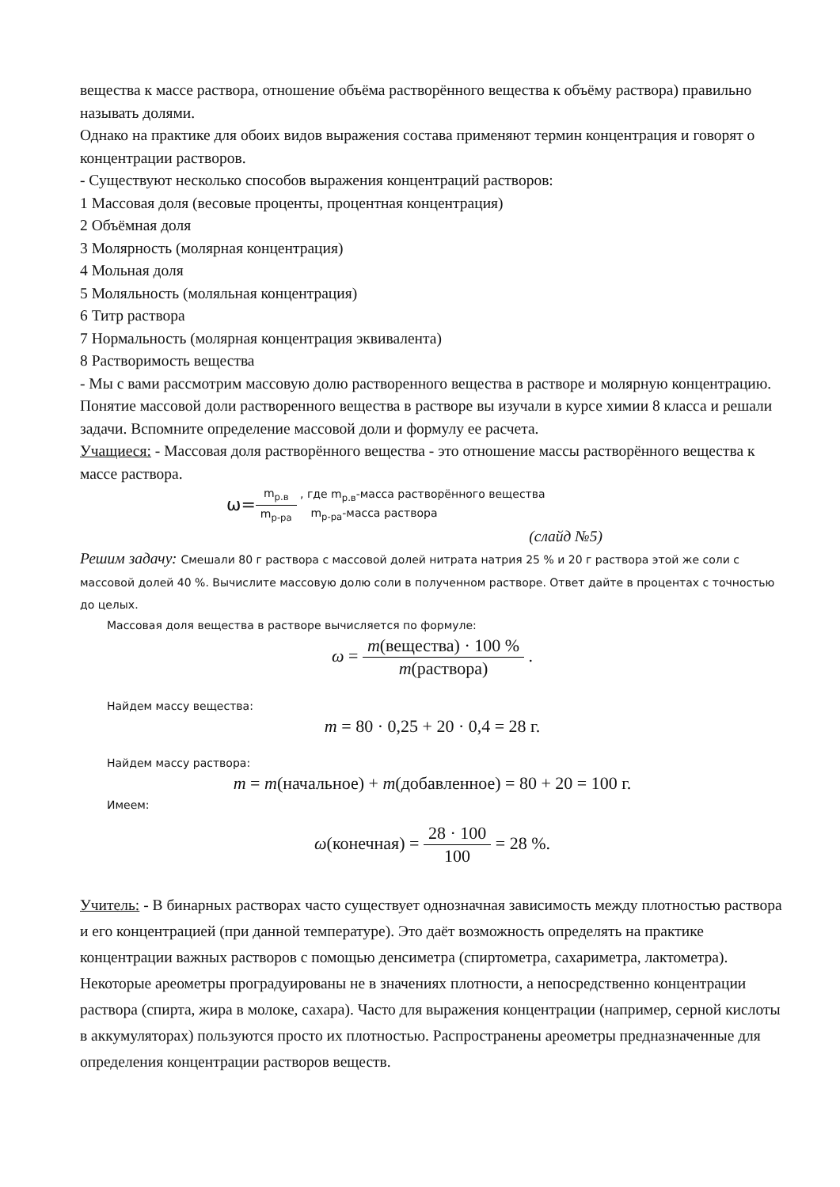вещества к массе раствора, отношение объёма растворённого вещества к объёму раствора) правильно называть долями.
Однако на практике для обоих видов выражения состава применяют термин концентрация и говорят о концентрации растворов.
- Существуют несколько способов выражения концентраций растворов:
1 Массовая доля (весовые проценты, процентная концентрация)
2 Объёмная доля
3 Молярность (молярная концентрация)
4 Мольная доля
5 Моляльность (моляльная концентрация)
6 Титр раствора
7 Нормальность (молярная концентрация эквивалента)
8 Растворимость вещества
- Мы с вами рассмотрим массовую долю растворенного вещества в растворе и молярную концентрацию.
Понятие массовой доли растворенного вещества в растворе вы изучали в курсе химии 8 класса и решали задачи. Вспомните определение массовой доли и формулу ее расчета.
Учащиеся: - Массовая доля растворённого вещества - это отношение массы растворённого вещества к массе раствора.
ω=m<sub>р.в</sub> m<sub>р-ра</sub> , где m<sub>р.в</sub>-масса растворённого вещества
m<sub>р-ра</sub>-масса раствора
(слайд №5)
Решим задачу: Смешали 80 г раствора с массовой долей нитрата натрия 25 % и 20 г раствора этой же соли с массовой долей 40 %. Вычислите массовую долю соли в полученном растворе. Ответ дайте в процентах с точностью до целых.
Массовая доля вещества в растворе вычисляется по формуле:
ω = m(вещества) · 100 % m(раствора) .
Найдем массу вещества:
m = 80 · 0,25 + 20 · 0,4 = 28 г.
Найдем массу раствора:
m = m(начальное) + m(добавленное) = 80 + 20 = 100 г.
Имеем:
ω(конечная) = 28 · 100 100 = 28 %.
Учитель: - В бинарных растворах часто существует однозначная зависимость между плотностью раствора и его концентрацией (при данной температуре). Это даёт возможность определять на практике концентрации важных растворов с помощью денсиметра (спиртометра, сахариметра, лактометра). Некоторые ареометры проградуированы не в значениях плотности, а непосредственно концентрации раствора (спирта, жира в молоке, сахара). Часто для выражения концентрации (например, серной кислоты в аккумуляторах) пользуются просто их плотностью. Распространены ареометры предназначенные для определения концентрации растворов веществ.